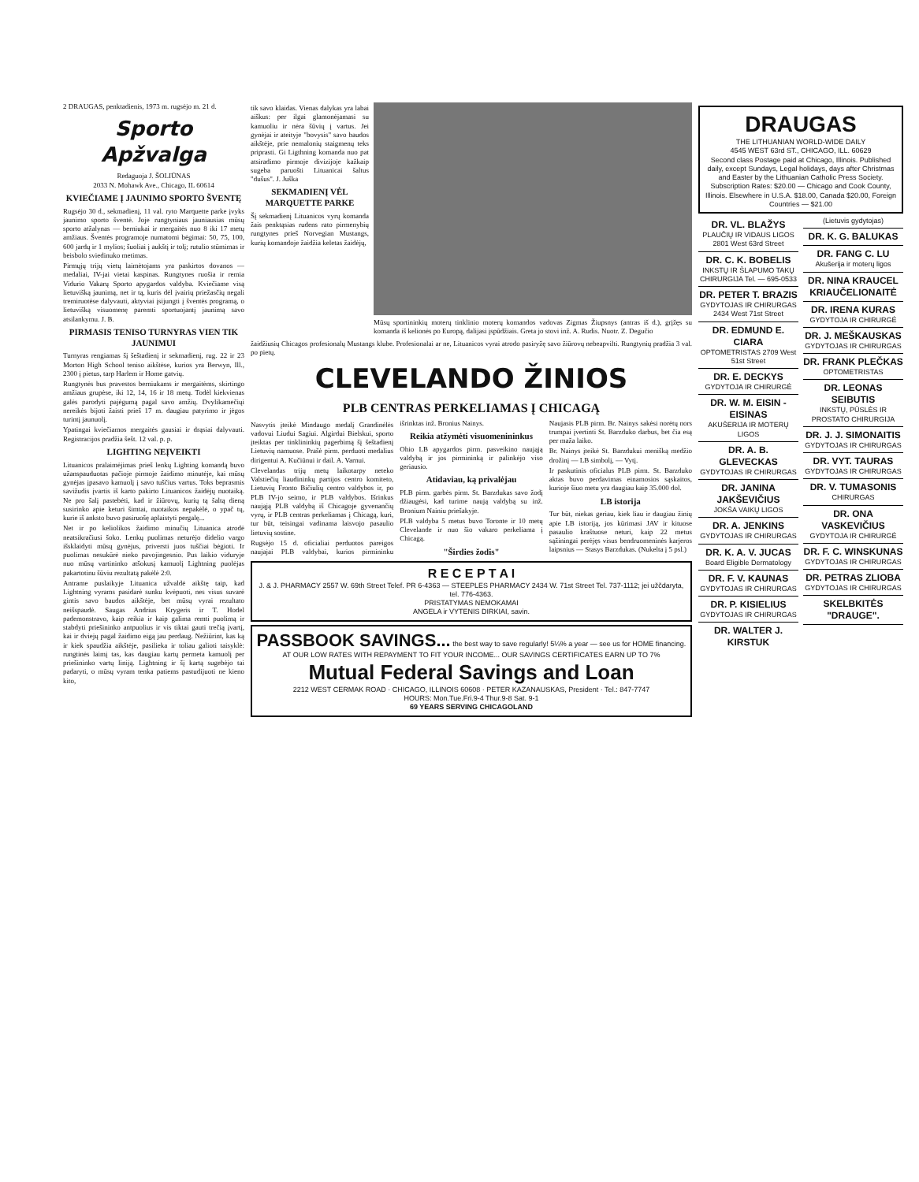2 DRAUGAS, penktadienis, 1973 m. rugsėjo m. 21 d.
Sporto Apžvalga
Redaguoja J. ŠOLIŪNAS
2033 N. Mohawk Ave., Chicago, IL 60614
KVIEČIAME Į JAUNIMO SPORTO ŠVENTĘ
Rugsėjo 30 d., sekmadienį, 11 val. ryto Marquette parke įvyks jaunimo sporto šventė. Joje rungtyniaus jauniausias mūsų sporto atžalynas — berniukai ir mergaitės nuo 8 iki 17 metų amžiaus. Šventės programoje numatomi bėgimai: 50, 75, 100, 600 jardų ir 1 mylios; šuoliai į aukštį ir tolį; rutulio stūmimas ir beisbolo sviedinuko metimas.
Pirmųjų trijų vietų laimėtojams yra paskirtos dovanos — medaliai, IV-jai vietai kaspinas. Rungtynes ruošia ir remia Vidurio Vakarų Sporto apygardos valdyba. Kviečiame visą lietuvišką jaunimą, net ir tą, kuris dėl įvairių priežasčių negali tremiruotėse dalyvauti, aktyviai įsijungti į šventės programą, o lietuvišką visuomenę paremti sportuojantį jaunimą savo atsilankymu. J. B.
PIRMASIS TENISO TURNYRAS VIEN TIK JAUNIMUI
Turnyras rengiamas šį šeštadienį ir sekmadienį, rug. 22 ir 23 Morton High School teniso aikštėse, kurios yra Berwyn, Ill., 2300 į pietus, tarp Harlem ir Home gatvių.
Rungtynės bus pravestos berniukams ir mergaitėms, skirtingo amžiaus grupėse, iki 12, 14, 16 ir 18 metų. Todėl kiekvienas galės parodyti pajėgumą pagal savo amžių. Dvylikamečiųi nereikės bijoti žaisti prieš 17 m. daugiau patyrimo ir jėgos turintį jaunuolį.
Ypatingai kviečiamos mergaitės gausiai ir drąsiai dalyvauti. Registracijos pradžia šešt. 12 val. p. p.
LIGHTING NEĮVEIKTI
Lituanicos pralaimėjimas prieš lenkų Lighting komandą buvo užanspauduotas pačioje pirmoje žaidimo minutėje, kai mūsų gynėjas įpasavo kamuolį į savo tuščius vartus. Toks beprasmis savižudis įvartis iš karto pakirto Lituanicos žaidėjų nuotaiką. Ne pro šalį pastebėti, kad ir žiūrovų, kurių tą šaltą dieną susirinko apie keturi šimtai, nuotaikos nepakėlė, o ypač tų, kurie iš anksto buvo pasiruošę aplaistyti pergalę...
Net ir po keliolikos žaidimo minučių Lituanica atrodė neatsikračiusi šoko. Lenkų puolimas neturėjo didelio vargo išsklaidyti mūsų gynėjus, priversti juos tuščiai bėgioti. Ir puolimas nesukūrė nieko pavojingesnio. Pus laikio viduryje nuo mūsų vartininko atšokusį kamuolį Lightning puolėjas pakartotinu šūviu rezultatą pakėlė 2:0.
Antrame puslaikyje Lituanica užvaldė aikštę taip, kad Lightning vyrams pasidarė sunku kvėpuoti, nes visus suvarė gintis savo baudos aikštėje, bet mūsų vyrai rezultato neišspaudė. Saugas Andrius Krygeris ir T. Hodel pademonstravo, kaip reikia ir kaip galima remti puolimą ir stabdyti priešininko antpuolius ir vis tiktai gauti trečią įvartį, kai ir dviejų pagal žaidimo eigą jau perdaug. Nežiūrint, kas ką ir kiek spaudžia aikštėje, pasilieka ir toliau galioti taisyklė: rungtinės laimį tas, kas daugiau kartų permeta kamuolį per priešininko vartų liniją. Lightning ir šį kartą sugebėjo tai padaryti, o mūsų vyram tenka patiems pastudijuoti ne kieno kito,
tik savo klaidas. Vienas dalykas yra labai aiškus: per ilgai glamonėjamasi su kamuoliu ir nėra šūvių į vartus. Jei gynėjai ir ateityje "bovysis" savo baudos aikštėje, prie nemalonių staigmenų teks priprasti. Gi Ligthning komanda nuo pat atsiradimo pirmoje divizijoje kažkaip sugeba paruošti Lituanicai šaltus "dušus". J. Juška
SEKMADIENĮ VĖL MARQUETTE PARKE
Šį sekmadienį Lituanicos vyrų komanda žais penktąsias rudens rato pirmenybių rungtynes prieš Norvegian Mustangs, kurių komandoje žaidžia keletas žaidėjų,
Mūsų sportininkių moterų tinklinio moterų komandos vadovas Zigmas Žiupsnys (antras iš d.), grįžęs su komanda iš kelionės po Europą, dalijasi įspūdžiais. Greta jo stovi inž. A. Rudis. Nuotr. Z. Degučio
žaidžiusių Chicagos profesionalų Mustangs klube. Profesionalai ar ne, Lituanicos vyrai atrodo pasiryžę savo žiūrovų nebeapvilti. Rungtynių pradžia 3 val. po pietų.
CLEVELANDO ŽINIOS
PLB CENTRAS PERKELIAMAS Į CHICAGĄ
Nasvytis įteikė Mindaugo medalį Grandinėlės vadovui Liudui Sagiui. Algirdui Bielskui, sporto įteiktas per tinklininkių pagerbimą šį šeštadienį Lietuvių namuose. Prašė pirm. perduoti medalius dirigentui A. Kučiūnui ir dail. A. Varnui.
Clevelandas trijų metų laikotarpy neteko Valstiečių liaudininkų partijos centro komiteto, Lietuvių Fronto Bičiulių centro valdybos ir, po PLB IV-jo seimo, ir PLB valdybos. Išrinkus naująją PLB valdybą iš Chicagoje gyvenančių vyrų, ir PLB centras perkeliamas į Chicagą, kuri, tur būt, teisingai vadinama laisvojo pasaulio lietuvių sostine.
Rugsėjo 15 d. oficialiai perduotos pareigos naujajai PLB valdybai, kurios pirmininku išrinktas inž. Bronius Nainys.
Reikia atžymėti visuomenininkus
Ohio LB apygardos pirm. pasveikino naująją valdybą ir jos pirmininką ir palinkėjo viso geriausio.
Atidaviau, ką privalėjau
PLB pirm. garbės pirm. St. Barzdukas savo žodį džiaugėsi, kad turime naują valdybą su inž. Bronium Nainiu priešakyje.
PLB valdyba 5 metus buvo Toronte ir 10 metų Clevelande ir nuo šio vakaro perkeliama į Chicagą.
"Širdies žodis"
Naujasis PLB pirm. Br. Nainys sakėsi norėtų nors trumpai įvertinti St. Barzduko darbus, bet čia esą per maža laiko.
Br. Nainys įteikė St. Barzdukui menišką medžio drožinį — LB simbolį, — Vytį.
Ir paskutinis oficialus PLB pirm. St. Barzduko aktas buvo perdavimas einamosios sąskaitos, kurioje šiuo metu yra daugiau kaip 35.000 dol.
LB istorija
Tur būt, niekas geriau, kiek liau ir daugiau žinių apie LB istoriją, jos kūrimasi JAV ir kituose pasaulio kraštuose neturi, kaip 22 metus sąžiningai perėjęs visus bendruomeninės karjeros laipsnius — Stasys Barzdukas. (Nukelta į 5 psl.)
R E C E P T A I
J. & J. PHARMACY 2557 W. 69th Street Telef. PR 6-4363 — STEEPLES PHARMACY 2434 W. 71st Street Tel. 737-1112; jei užčdaryta, tel. 776-4363.
PRISTATYMAS NEMOKAMAI
ANGELA ir VYTENIS DIRKIAI, savin.
PASSBOOK SAVINGS... the best way to save regularly! 5¼% a year — see us for HOME financing. AT OUR LOW RATES WITH REPAYMENT TO FIT YOUR INCOME... OUR SAVINGS CERTIFICATES EARN UP TO 7%
Mutual Federal Savings and Loan
2212 WEST CERMAK ROAD · CHICAGO, ILLINOIS 60608 · PETER KAZANAUSKAS, President · Tel.: 847-7747
HOURS: Mon.Tue.Fri.9-4 Thur.9-8 Sat. 9-1
69 YEARS SERVING CHICAGOLAND
DRAUGAS
THE LITHUANIAN WORLD-WIDE DAILY
4545 WEST 63rd ST., CHICAGO, ILL. 60629
Second class Postage paid at Chicago, Illinois. Published daily, except Sundays, Legal holidays, days after Christmas and Easter by the Lithuanian Catholic Press Society.
Subscription Rates: $20.00 — Chicago and Cook County, Illinois. Elsewhere in U.S.A. $18.00, Canada $20.00, Foreign Countries — $21.00
DR. VL. BLAŽYS
PLAUČIŲ IR VIDAUS LIGOS 2801 West 63rd Street
DR. C. K. BOBELIS
INKSTŲ IR ŠLAPUMO TAKŲ CHIRURGIJA Tel. — 695-0533
DR. PETER T. BRAZIS
GYDYTOJAS IR CHIRURGAS 2434 West 71st Street
DR. EDMUND E. CIARA
OPTOMETRISTAS 2709 West 51st Street
DR. E. DECKYS
GYDYTOJA IR CHIRURGĖ
DR. W. M. EISIN - EISINAS
AKUŠERIJA IR MOTERŲ LIGOS
DR. A. B. GLEVECKAS
GYDYTOJAS IR CHIRURGAS
DR. JANINA JAKŠEVIČIUS
JOKŠA VAIKŲ LIGOS
DR. A. JENKINS
GYDYTOJAS IR CHIRURGAS
DR. K. A. V. JUCAS
Board Eligible Dermatology
DR. F. V. KAUNAS
GYDYTOJAS IR CHIRURGAS
DR. P. KISIELIUS
GYDYTOJAS IR CHIRURGAS
DR. WALTER J. KIRSTUK
(Lietuvis gydytojas)
DR. K. G. BALUKAS
DR. FANG C. LU
Akušerija ir moterų ligos
DR. NINA KRAUCEL KRIAUČELIONAITĖ
DR. IRENA KURAS
GYDYTOJA IR CHIRURGĖ
DR. J. MEŠKAUSKAS
GYDYTOJAS IR CHIRURGAS
DR. FRANK PLEČKAS
OPTOMETRISTAS
DR. LEONAS SEIBUTIS
INKSTŲ, PŪSLĖS IR PROSTATO CHIRURGIJA
DR. J. J. SIMONAITIS
GYDYTOJAS IR CHIRURGAS
DR. VYT. TAURAS
GYDYTOJAS IR CHIRURGAS
DR. V. TUMASONIS
CHIRURGAS
DR. ONA VASKEVIČIUS
GYDYTOJA IR CHIRURGĖ
DR. F. C. WINSKUNAS
GYDYTOJAS IR CHIRURGAS
DR. PETRAS ZLIOBA
GYDYTOJAS IR CHIRURGAS
SKELBKITĖS "DRAUGE".